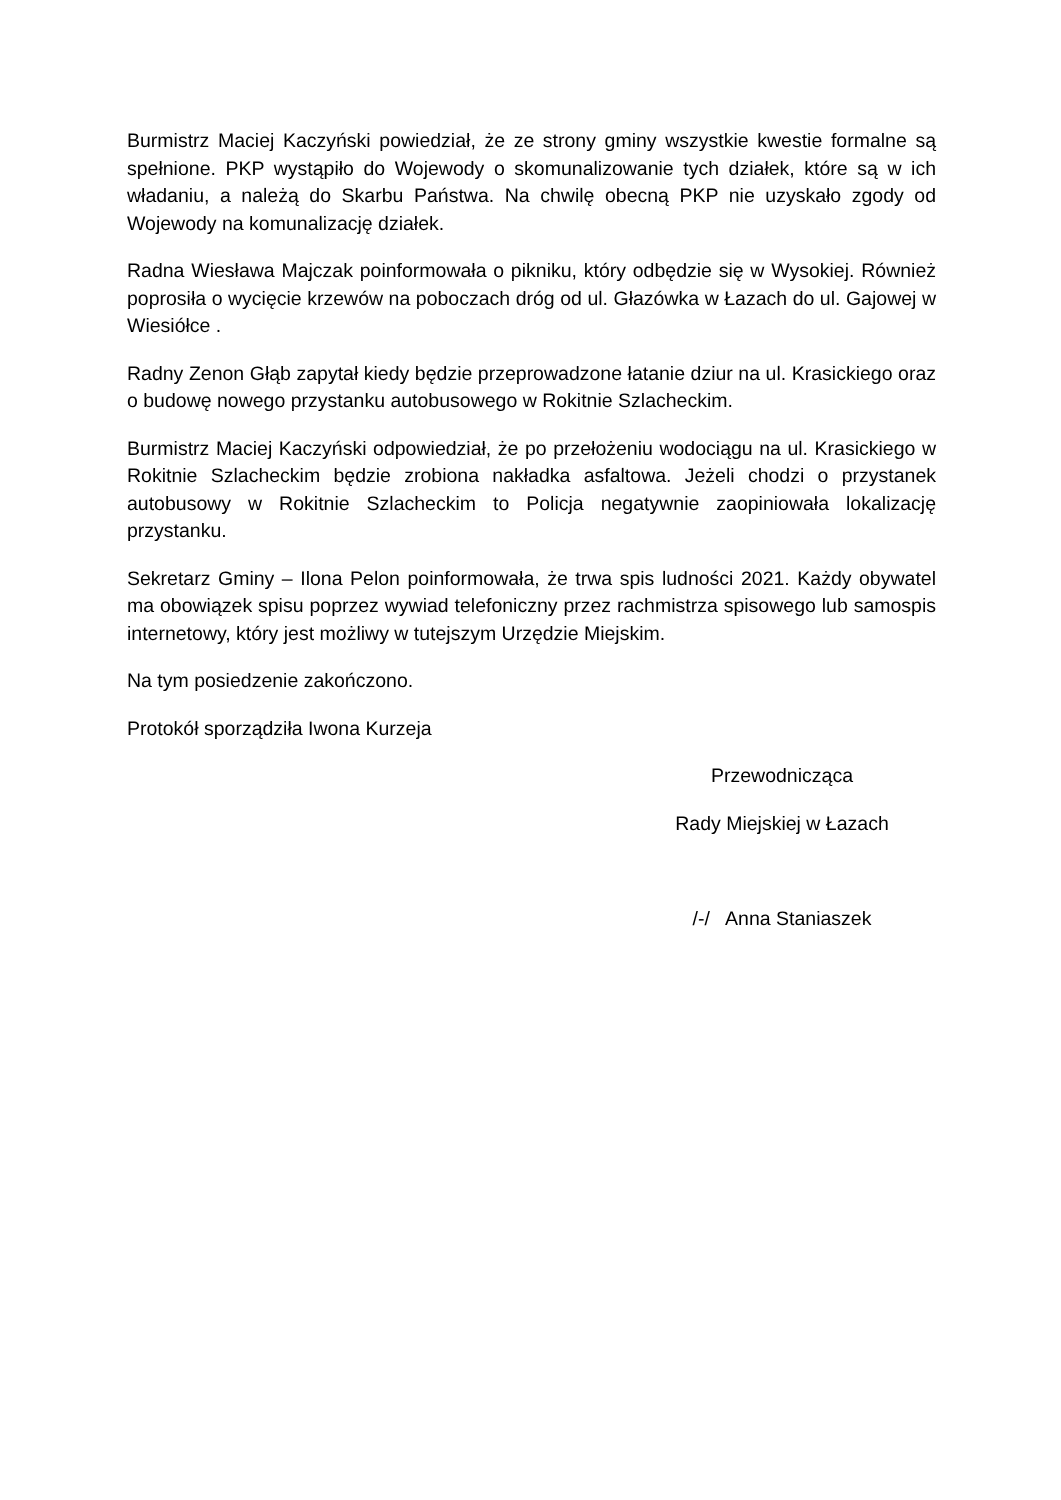Burmistrz Maciej Kaczyński powiedział, że ze strony gminy wszystkie kwestie formalne są spełnione. PKP wystąpiło do Wojewody o skomunalizowanie tych działek, które są w ich władaniu, a należą do Skarbu Państwa. Na chwilę obecną PKP nie uzyskało zgody od Wojewody na komunalizację działek.
Radna Wiesława Majczak poinformowała o pikniku, który odbędzie się w Wysokiej. Również poprosiła o wycięcie krzewów na poboczach dróg od ul. Głazówka w Łazach do ul. Gajowej w Wiesiółce .
Radny Zenon Głąb zapytał kiedy będzie przeprowadzone łatanie dziur na ul. Krasickiego oraz o budowę nowego przystanku autobusowego w Rokitnie Szlacheckim.
Burmistrz Maciej Kaczyński odpowiedział, że po przełożeniu wodociągu na ul. Krasickiego w Rokitnie Szlacheckim będzie zrobiona nakładka asfaltowa. Jeżeli chodzi o przystanek autobusowy w Rokitnie Szlacheckim to Policja negatywnie zaopiniowała lokalizację przystanku.
Sekretarz Gminy – Ilona Pelon poinformowała, że trwa spis ludności 2021. Każdy obywatel ma obowiązek spisu poprzez wywiad telefoniczny przez rachmistrza spisowego lub samospis internetowy, który jest możliwy w tutejszym Urzędzie Miejskim.
Na tym posiedzenie zakończono.
Protokół sporządziła Iwona Kurzeja
Przewodnicząca
Rady Miejskiej w Łazach
/-/ Anna Staniaszek